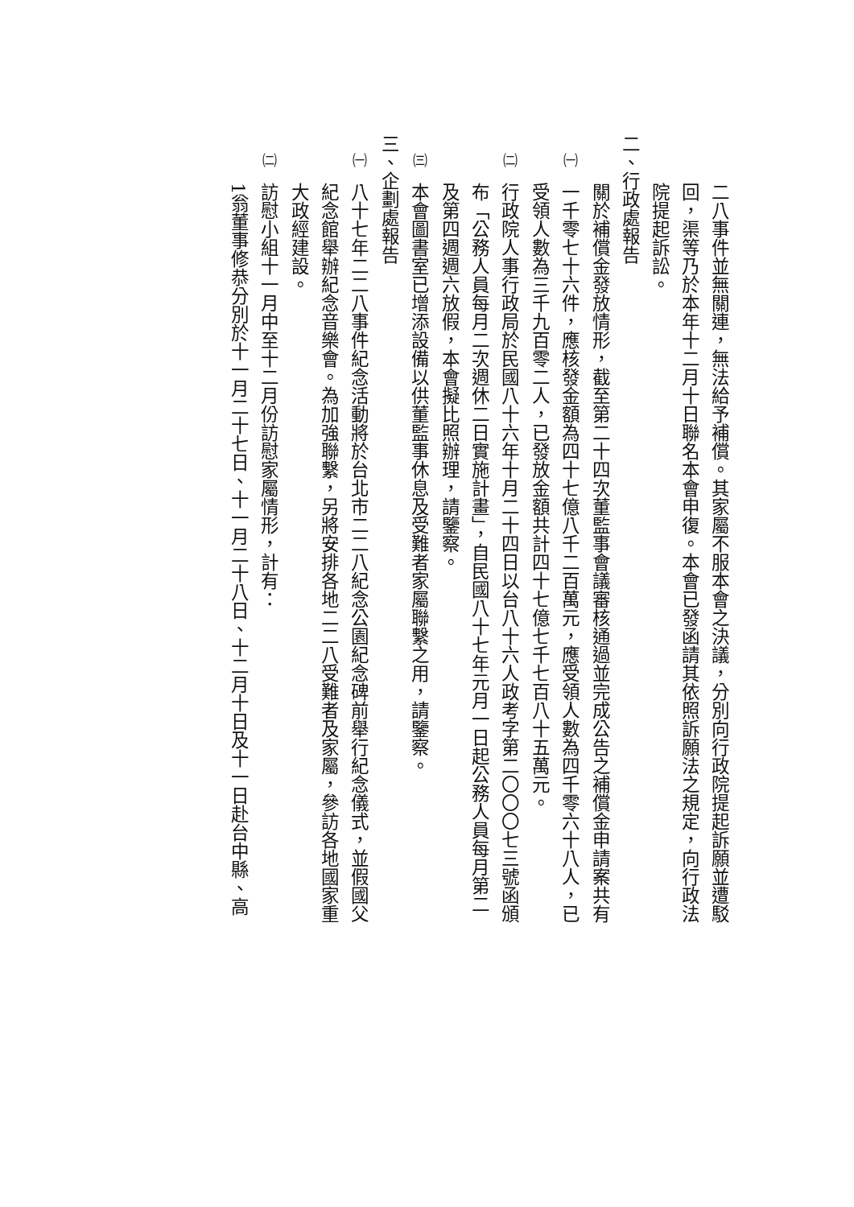二八事件並無關連，無法給予補償。其家屬不服本會之決議，分別向行政院提起訴願並遭駁
回，渠等乃於本年十二月十日聯名本會申復。本會已發函請其依照訴願法之規定，向行政法
院提起訴訟。
二、行政處報告
關於補償金發放情形，截至第二十四次董監事會議審核通過並完成公告之補償金申請案共有
㈠一千零七十六件，應核發金額為四十七億八千二百萬元，應受領人數為四千零六十八人，已
受領人數為三千九百零二人，已發放金額共計四十七億七千七百八十五萬元。
㈡行政院人事行政局於民國八十六年十月二十四日以台八十六人政考字第二〇〇〇七三號函頒
布「公務人員每月二次週休二日實施計畫」，自民國八十七年元月一日起公務人員每月第二
及第四週週六放假，本會擬比照辦理，請鑒察。
㈢本會圖書室已增添設備以供董監事休息及受難者家屬聯繫之用，請鑒察。
三、企劃處報告
㈠八十七年二二八事件紀念活動將於台北市二二八紀念公園紀念碑前舉行紀念儀式，並假國父
紀念館舉辦紀念音樂會。為加強聯繫，另將安排各地二二八受難者及家屬，參訪各地國家重
大政經建設。
㈡訪慰小組十一月中至十二月份訪慰家屬情形，計有：
1翁董事修恭分別於十一月二十七日、十一月二十八日、十二月十日及十一日赴台中縣、高